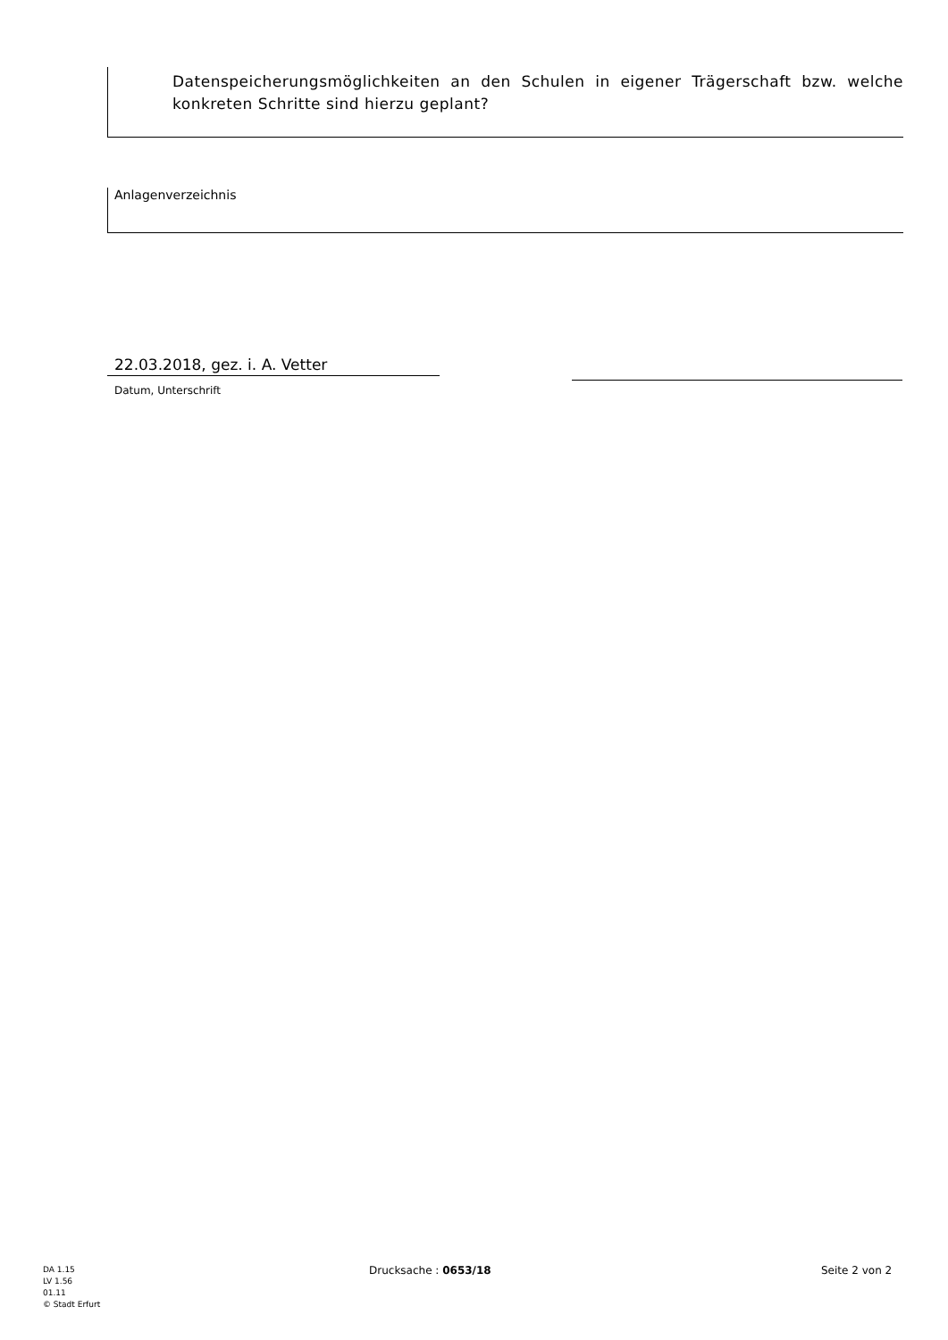Datenspeicherungsmöglichkeiten an den Schulen in eigener Trägerschaft bzw. welche konkreten Schritte sind hierzu geplant?
Anlagenverzeichnis
22.03.2018, gez. i. A. Vetter
Datum, Unterschrift
DA 1.15
LV 1.56
01.11
© Stadt Erfurt
Drucksache : 0653/18 Seite 2 von 2